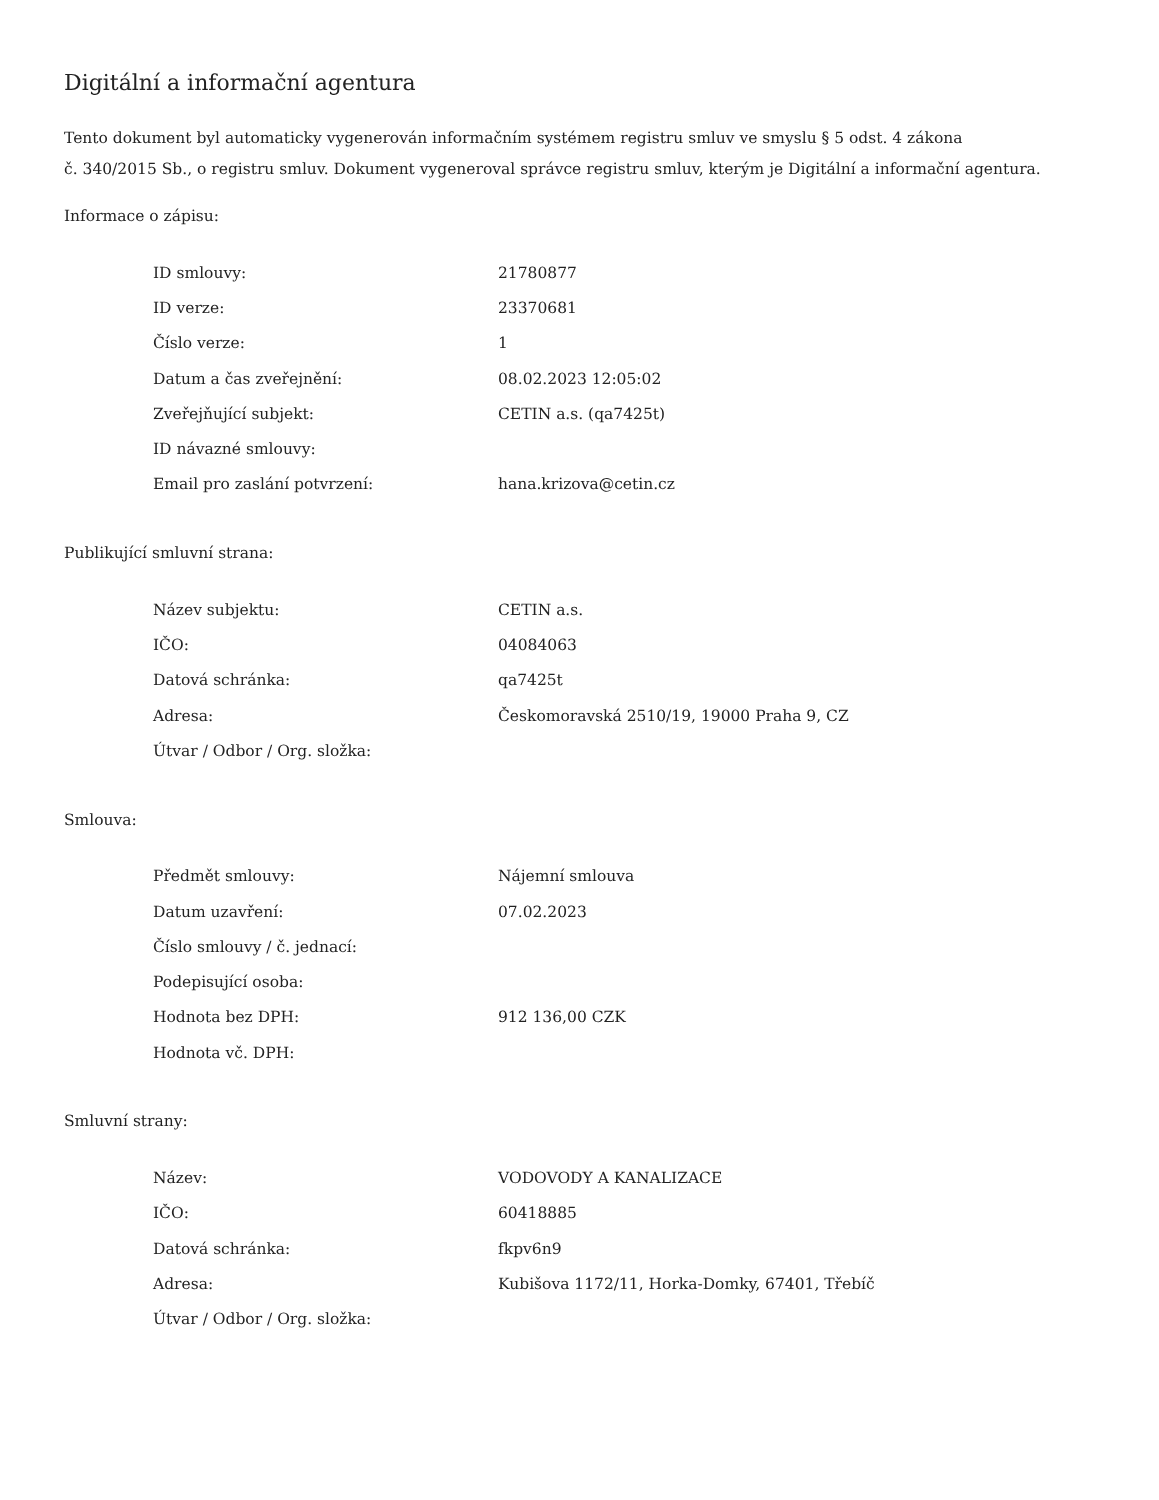Digitální a informační agentura
Tento dokument byl automaticky vygenerován informačním systémem registru smluv ve smyslu § 5 odst. 4 zákona
č. 340/2015 Sb., o registru smluv. Dokument vygeneroval správce registru smluv, kterým je Digitální a informační agentura.
Informace o zápisu:
| ID smlouvy: | 21780877 |
| ID verze: | 23370681 |
| Číslo verze: | 1 |
| Datum a čas zveřejnění: | 08.02.2023 12:05:02 |
| Zveřejňující subjekt: | CETIN a.s. (qa7425t) |
| ID návazné smlouvy: | |
| Email pro zaslání potvrzení: | hana.krizova@cetin.cz |
Publikující smluvní strana:
| Název subjektu: | CETIN a.s. |
| IČO: | 04084063 |
| Datová schránka: | qa7425t |
| Adresa: | Českomoravská 2510/19, 19000 Praha 9, CZ |
| Útvar / Odbor / Org. složka: | |
Smlouva:
| Předmět smlouvy: | Nájemní smlouva |
| Datum uzavření: | 07.02.2023 |
| Číslo smlouvy / č. jednací: | |
| Podepisující osoba: | |
| Hodnota bez DPH: | 912 136,00 CZK |
| Hodnota vč. DPH: | |
Smluvní strany:
| Název: | VODOVODY A KANALIZACE |
| IČO: | 60418885 |
| Datová schránka: | fkpv6n9 |
| Adresa: | Kubišova 1172/11, Horka-Domky, 67401, Třebíč |
| Útvar / Odbor / Org. složka: | |